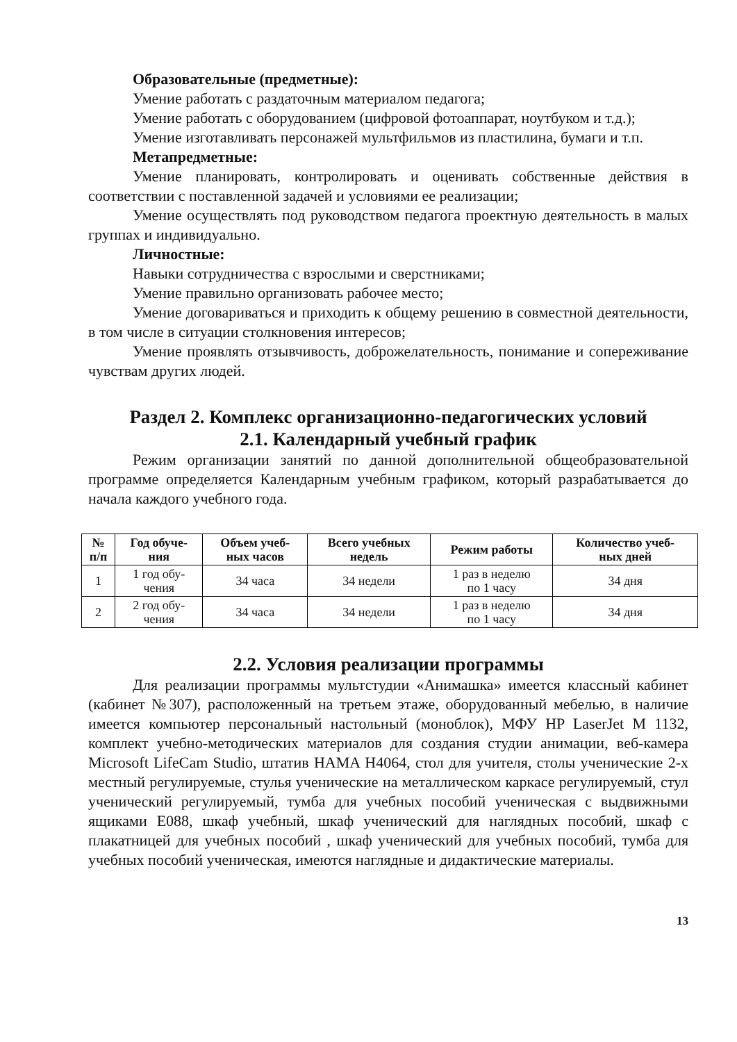Образовательные (предметные):
Умение работать с раздаточным материалом педагога;
Умение работать с оборудованием (цифровой фотоаппарат, ноутбуком и т.д.);
Умение изготавливать персонажей мультфильмов из пластилина, бумаги и т.п.
Метапредметные:
Умение планировать, контролировать и оценивать собственные действия в соответствии с поставленной задачей и условиями ее реализации;
Умение осуществлять под руководством педагога проектную деятельность в малых группах и индивидуально.
Личностные:
Навыки сотрудничества с взрослыми и сверстниками;
Умение правильно организовать рабочее место;
Умение договариваться и приходить к общему решению в совместной деятельности, в том числе в ситуации столкновения интересов;
Умение проявлять отзывчивость, доброжелательность, понимание и сопереживание чувствам других людей.
Раздел 2. Комплекс организационно-педагогических условий
2.1. Календарный учебный график
Режим организации занятий по данной дополнительной общеобразовательной программе определяется Календарным учебным графиком, который разрабатывается до начала каждого учебного года.
| № п/п | Год обуче- ния | Объем учеб- ных часов | Всего учебных недель | Режим работы | Количество учеб- ных дней |
| --- | --- | --- | --- | --- | --- |
| 1 | 1 год обу- чения | 34 часа | 34 недели | 1 раз в неделю по 1 часу | 34 дня |
| 2 | 2 год обу- чения | 34 часа | 34 недели | 1 раз в неделю по 1 часу | 34 дня |
2.2. Условия реализации программы
Для реализации программы мультстудии «Анимашка» имеется классный кабинет (кабинет №307), расположенный на третьем этаже, оборудованный мебелью, в наличие имеется компьютер персональный настольный (моноблок), МФУ HP LaserJet M 1132, комплект учебно-методических материалов для создания студии анимации, веб-камера Microsoft LifeCam Studio, штатив HAMA H4064, стол для учителя, столы ученические 2-х местный регулируемые, стулья ученические на металлическом каркасе регулируемый, стул ученический регулируемый, тумба для учебных пособий ученическая с выдвижными ящиками E088, шкаф учебный, шкаф ученический для наглядных пособий, шкаф с плакатницей для учебных пособий , шкаф ученический для учебных пособий, тумба для учебных пособий ученическая, имеются наглядные и дидактические материалы.
13